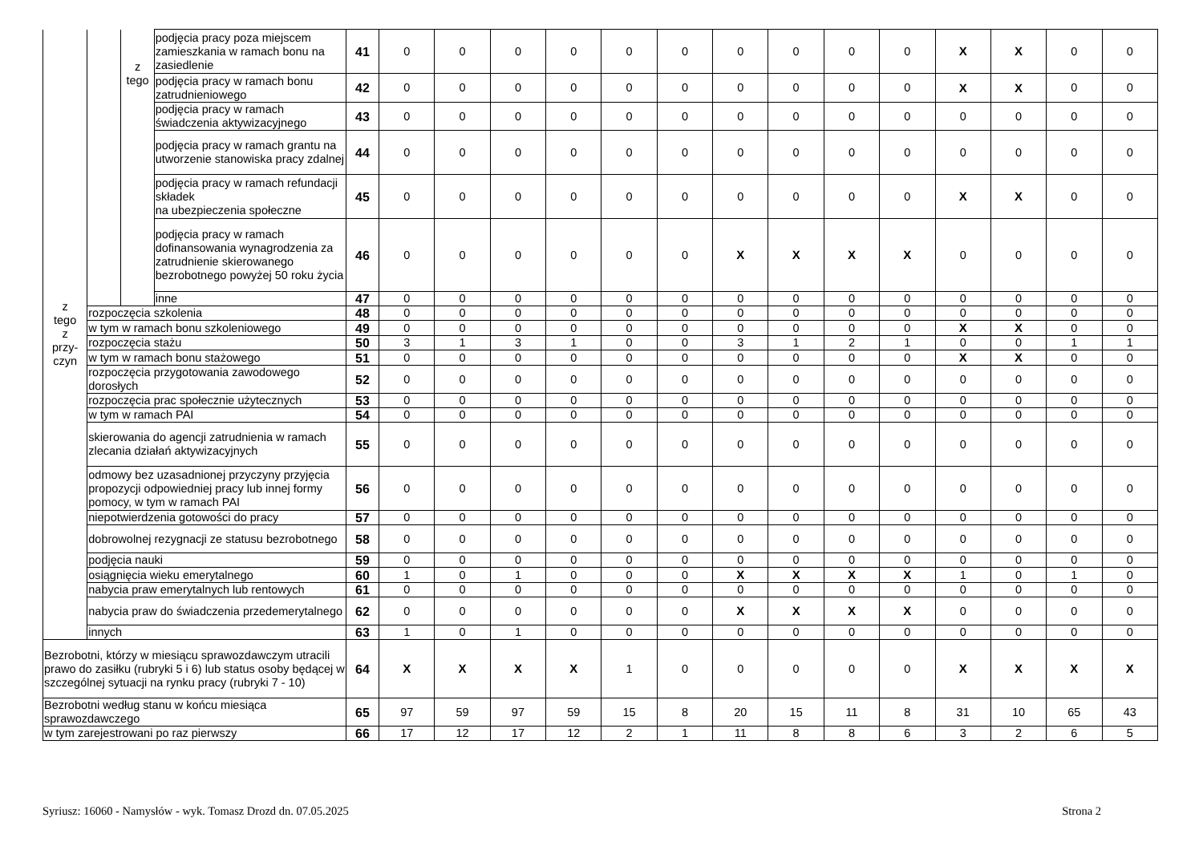| z tego z przy- czyn | | z tego | podjęcia pracy poza miejscem zamieszkania w ramach bonu na zasiedlenie | 41 | 0 | 0 | 0 | 0 | 0 | 0 | 0 | 0 | 0 | 0 | X | X | 0 | 0 |
| | | | podjęcia pracy w ramach bonu zatrudnieniowego | 42 | 0 | 0 | 0 | 0 | 0 | 0 | 0 | 0 | 0 | 0 | X | X | 0 | 0 |
| | | | podjęcia pracy w ramach świadczenia aktywizacyjnego | 43 | 0 | 0 | 0 | 0 | 0 | 0 | 0 | 0 | 0 | 0 | 0 | 0 | 0 | 0 |
| | | | podjęcia pracy w ramach grantu na utworzenie stanowiska pracy zdalnej | 44 | 0 | 0 | 0 | 0 | 0 | 0 | 0 | 0 | 0 | 0 | 0 | 0 | 0 | 0 |
| | | | podjęcia pracy w ramach refundacji składek na ubezpieczenia społeczne | 45 | 0 | 0 | 0 | 0 | 0 | 0 | 0 | 0 | 0 | 0 | X | X | 0 | 0 |
| | | | podjęcia pracy w ramach dofinansowania wynagrodzenia za zatrudnienie skierowanego bezrobotnego powyżej 50 roku życia | 46 | 0 | 0 | 0 | 0 | 0 | 0 | X | X | X | X | 0 | 0 | 0 | 0 |
| | | | inne | 47 | 0 | 0 | 0 | 0 | 0 | 0 | 0 | 0 | 0 | 0 | 0 | 0 | 0 | 0 |
| | rozpoczęcia szkolenia | | | 48 | 0 | 0 | 0 | 0 | 0 | 0 | 0 | 0 | 0 | 0 | 0 | 0 | 0 | 0 |
| | w tym w ramach bonu szkoleniowego | | | 49 | 0 | 0 | 0 | 0 | 0 | 0 | 0 | 0 | 0 | 0 | X | X | 0 | 0 |
| | rozpoczęcia stażu | | | 50 | 3 | 1 | 3 | 1 | 0 | 0 | 3 | 1 | 2 | 1 | 0 | 0 | 1 | 1 |
| | w tym w ramach bonu stażowego | | | 51 | 0 | 0 | 0 | 0 | 0 | 0 | 0 | 0 | 0 | 0 | X | X | 0 | 0 |
| | rozpoczęcia przygotowania zawodowego dorosłych | | | 52 | 0 | 0 | 0 | 0 | 0 | 0 | 0 | 0 | 0 | 0 | 0 | 0 | 0 | 0 |
| | rozpoczęcia prac społecznie użytecznych | | | 53 | 0 | 0 | 0 | 0 | 0 | 0 | 0 | 0 | 0 | 0 | 0 | 0 | 0 | 0 |
| | w tym w ramach PAI | | | 54 | 0 | 0 | 0 | 0 | 0 | 0 | 0 | 0 | 0 | 0 | 0 | 0 | 0 | 0 |
| | skierowania do agencji zatrudnienia w ramach zlecania działań aktywizacyjnych | | | 55 | 0 | 0 | 0 | 0 | 0 | 0 | 0 | 0 | 0 | 0 | 0 | 0 | 0 | 0 |
| | odmowy bez uzasadnionej przyczyny przyjęcia propozycji odpowiedniej pracy lub innej formy pomocy, w tym w ramach PAI | | | 56 | 0 | 0 | 0 | 0 | 0 | 0 | 0 | 0 | 0 | 0 | 0 | 0 | 0 | 0 |
| | niepotwierdzenia gotowości do pracy | | | 57 | 0 | 0 | 0 | 0 | 0 | 0 | 0 | 0 | 0 | 0 | 0 | 0 | 0 | 0 |
| | dobrowolnej rezygnacji ze statusu bezrobotnego | | | 58 | 0 | 0 | 0 | 0 | 0 | 0 | 0 | 0 | 0 | 0 | 0 | 0 | 0 | 0 |
| | podjęcia nauki | | | 59 | 0 | 0 | 0 | 0 | 0 | 0 | 0 | 0 | 0 | 0 | 0 | 0 | 0 | 0 |
| | osiągnięcia wieku emerytalnego | | | 60 | 1 | 0 | 1 | 0 | 0 | 0 | X | X | X | X | 1 | 0 | 1 | 0 |
| | nabycia praw emerytalnych lub rentowych | | | 61 | 0 | 0 | 0 | 0 | 0 | 0 | 0 | 0 | 0 | 0 | 0 | 0 | 0 | 0 |
| | nabycia praw do świadczenia przedemerytalnego | | | 62 | 0 | 0 | 0 | 0 | 0 | 0 | X | X | X | X | 0 | 0 | 0 | 0 |
| | innych | | | 63 | 1 | 0 | 1 | 0 | 0 | 0 | 0 | 0 | 0 | 0 | 0 | 0 | 0 | 0 |
| Bezrobotni, którzy w miesiącu sprawozdawczym utracili prawo do zasiłku (rubryki 5 i 6) lub status osoby będącej w szczególnej sytuacji na rynku pracy (rubryki 7 - 10) | | | | 64 | X | X | X | X | 1 | 0 | 0 | 0 | 0 | 0 | X | X | X | X |
| Bezrobotni według stanu w końcu miesiąca sprawozdawczego | | | | 65 | 97 | 59 | 97 | 59 | 15 | 8 | 20 | 15 | 11 | 8 | 31 | 10 | 65 | 43 |
| w tym zarejestrowani po raz pierwszy | | | | 66 | 17 | 12 | 17 | 12 | 2 | 1 | 11 | 8 | 8 | 6 | 3 | 2 | 6 | 5 |
Syriusz: 16060 - Namysłów - wyk. Tomasz Drozd dn. 07.05.2025 Strona 2